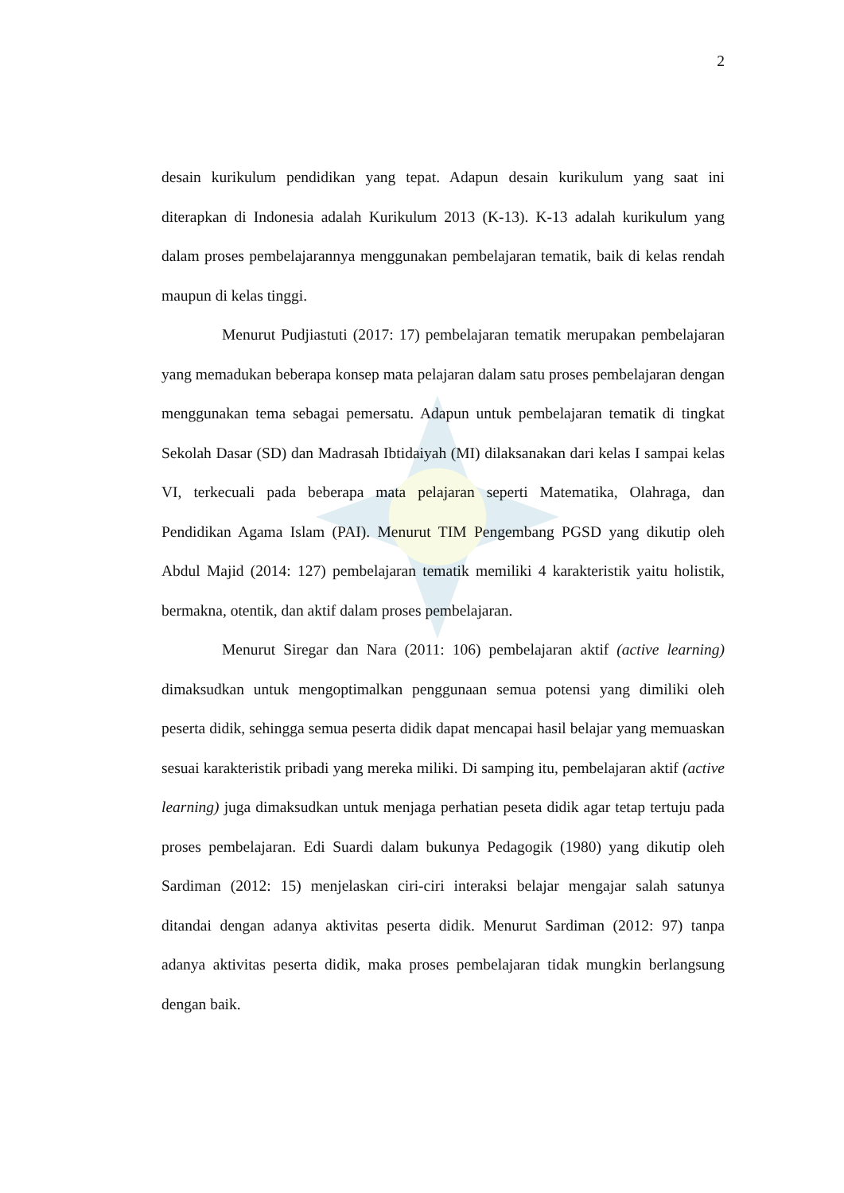2
desain kurikulum pendidikan yang tepat. Adapun desain kurikulum yang saat ini diterapkan di Indonesia adalah Kurikulum 2013 (K-13). K-13 adalah kurikulum yang dalam proses pembelajarannya menggunakan pembelajaran tematik, baik di kelas rendah maupun di kelas tinggi.
Menurut Pudjiastuti (2017: 17) pembelajaran tematik merupakan pembelajaran yang memadukan beberapa konsep mata pelajaran dalam satu proses pembelajaran dengan menggunakan tema sebagai pemersatu. Adapun untuk pembelajaran tematik di tingkat Sekolah Dasar (SD) dan Madrasah Ibtidaiyah (MI) dilaksanakan dari kelas I sampai kelas VI, terkecuali pada beberapa mata pelajaran seperti Matematika, Olahraga, dan Pendidikan Agama Islam (PAI). Menurut TIM Pengembang PGSD yang dikutip oleh Abdul Majid (2014: 127) pembelajaran tematik memiliki 4 karakteristik yaitu holistik, bermakna, otentik, dan aktif dalam proses pembelajaran.
Menurut Siregar dan Nara (2011: 106) pembelajaran aktif (active learning) dimaksudkan untuk mengoptimalkan penggunaan semua potensi yang dimiliki oleh peserta didik, sehingga semua peserta didik dapat mencapai hasil belajar yang memuaskan sesuai karakteristik pribadi yang mereka miliki. Di samping itu, pembelajaran aktif (active learning) juga dimaksudkan untuk menjaga perhatian peseta didik agar tetap tertuju pada proses pembelajaran. Edi Suardi dalam bukunya Pedagogik (1980) yang dikutip oleh Sardiman (2012: 15) menjelaskan ciri-ciri interaksi belajar mengajar salah satunya ditandai dengan adanya aktivitas peserta didik. Menurut Sardiman (2012: 97) tanpa adanya aktivitas peserta didik, maka proses pembelajaran tidak mungkin berlangsung dengan baik.